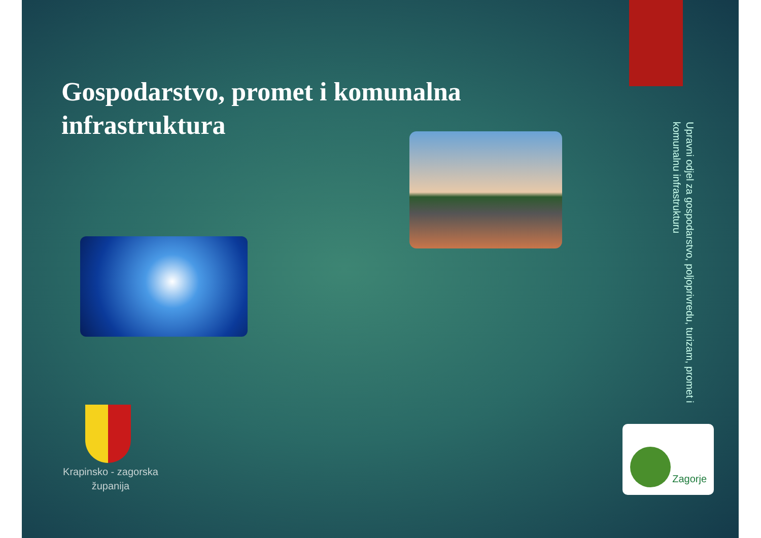Gospodarstvo, promet i komunalna infrastruktura
Upravni odjel za gospodarstvo, poljoprivredu, turizam, promet i komunalnu infrastrukturu
Krapinsko - zagorska županija
Zagorje